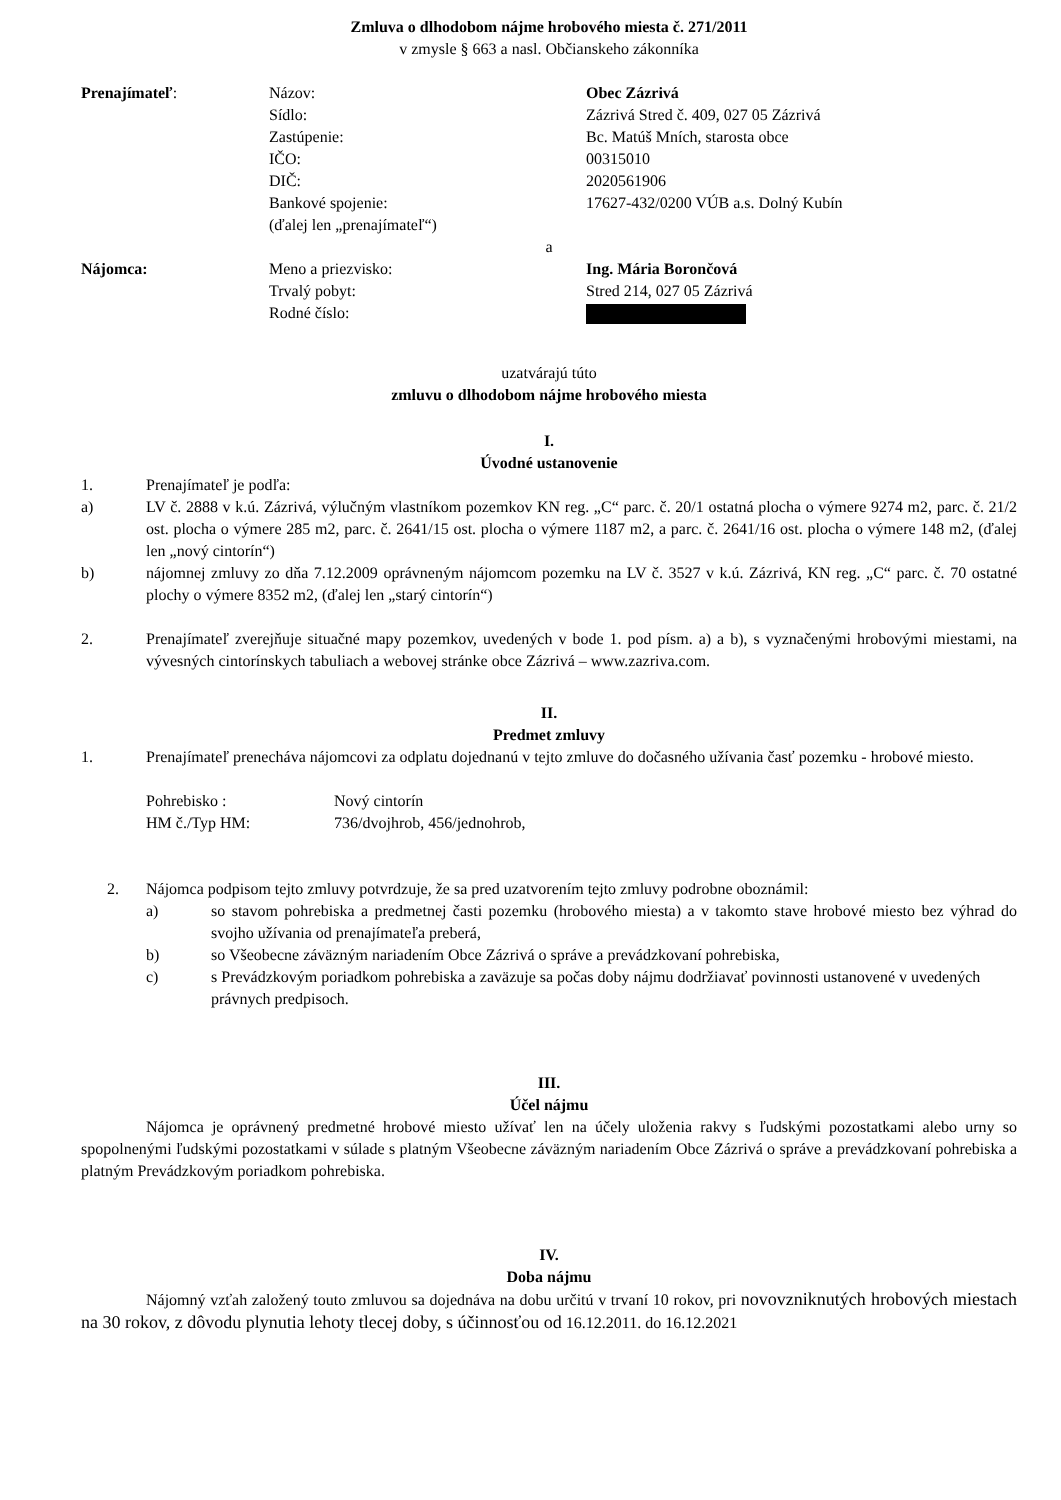Zmluva o dlhodobom nájme hrobového miesta č. 271/2011
v zmysle § 663 a nasl. Občianskeho zákonníka
Prenajímateľ: Názov: Obec Zázrivá
Sídlo: Zázrivá Stred č. 409, 027 05 Zázrivá
Zastúpenie: Bc. Matúš Mních, starosta obce
IČO: 00315010
DIČ: 2020561906
Bankové spojenie: 17627-432/0200 VÚB a.s. Dolný Kubín
(ďalej len „prenajímateľ“)
a
Nájomca: Meno a priezvisko: Ing. Mária Borončová
Trvalý pobyt: Stred 214, 027 05 Zázrivá
Rodné číslo:
uzatvárajú túto
zmluvu o dlhodobom nájme hrobového miesta
I.
Úvodné ustanovenie
1. Prenajímateľ je podľa:
a) LV č. 2888 v k.ú. Zázrivá, výlučným vlastníkom pozemkov KN reg. „C“ parc. č. 20/1 ostatná plocha o výmere 9274 m2, parc. č. 21/2 ost. plocha o výmere 285 m2, parc. č. 2641/15 ost. plocha o výmere 1187 m2, a parc. č. 2641/16 ost. plocha o výmere 148 m2, (ďalej len „nový cintorín“)
b) nájomnej zmluvy zo dňa 7.12.2009 oprávneným nájomcom pozemku na LV č. 3527 v k.ú. Zázrivá, KN reg. „C“ parc. č. 70 ostatné plochy o výmere 8352 m2, (ďalej len „starý cintorín“)
2. Prenajímateľ zverejňuje situačné mapy pozemkov, uvedených v bode 1. pod písm. a) a b), s vyznačenými hrobovými miestami, na vývesných cintorínskych tabuliach a webovej stránke obce Zázrivá – www.zazriva.com.
II.
Predmet zmluvy
1. Prenajímateľ prenecháva nájomcovi za odplatu dojednanú v tejto zmluve do dočasného užívania časť pozemku - hrobové miesto.
Pohrebisko : Nový cintorín
HM č./Typ HM: 736/dvojhrob, 456/jednohrob,
2. Nájomca podpisom tejto zmluvy potvrdzuje, že sa pred uzatvorením tejto zmluvy podrobne oboznámil:
a) so stavom pohrebiska a predmetnej časti pozemku (hrobového miesta) a v takomto stave hrobové miesto bez výhrad do svojho užívania od prenajímateľa preberá,
b) so Všeobecne záväzným nariadením Obce Zázrivá o správe a prevádzkovaní pohrebiska,
c) s Prevádzkovým poriadkom pohrebiska a zaväzuje sa počas doby nájmu dodržiavať povinnosti ustanovené v uvedených právnych predpisoch.
III.
Účel nájmu
Nájomca je oprávnený predmetné hrobové miesto užívať len na účely uloženia rakvy s ľudskými pozostatkami alebo urny so spopolnenými ľudskými pozostatkami v súlade s platným Všeobecne záväzným nariadením Obce Zázrivá o správe a prevádzkovaní pohrebiska a platným Prevádzkovým poriadkom pohrebiska.
IV.
Doba nájmu
Nájomný vzťah založený touto zmluvou sa dojednáva na dobu určitú v trvaní 10 rokov, pri novovzniknutých hrobových miestach na 30 rokov, z dôvodu plynutia lehoty tlecej doby, s účinnosťou od 16.12.2011. do 16.12.2021